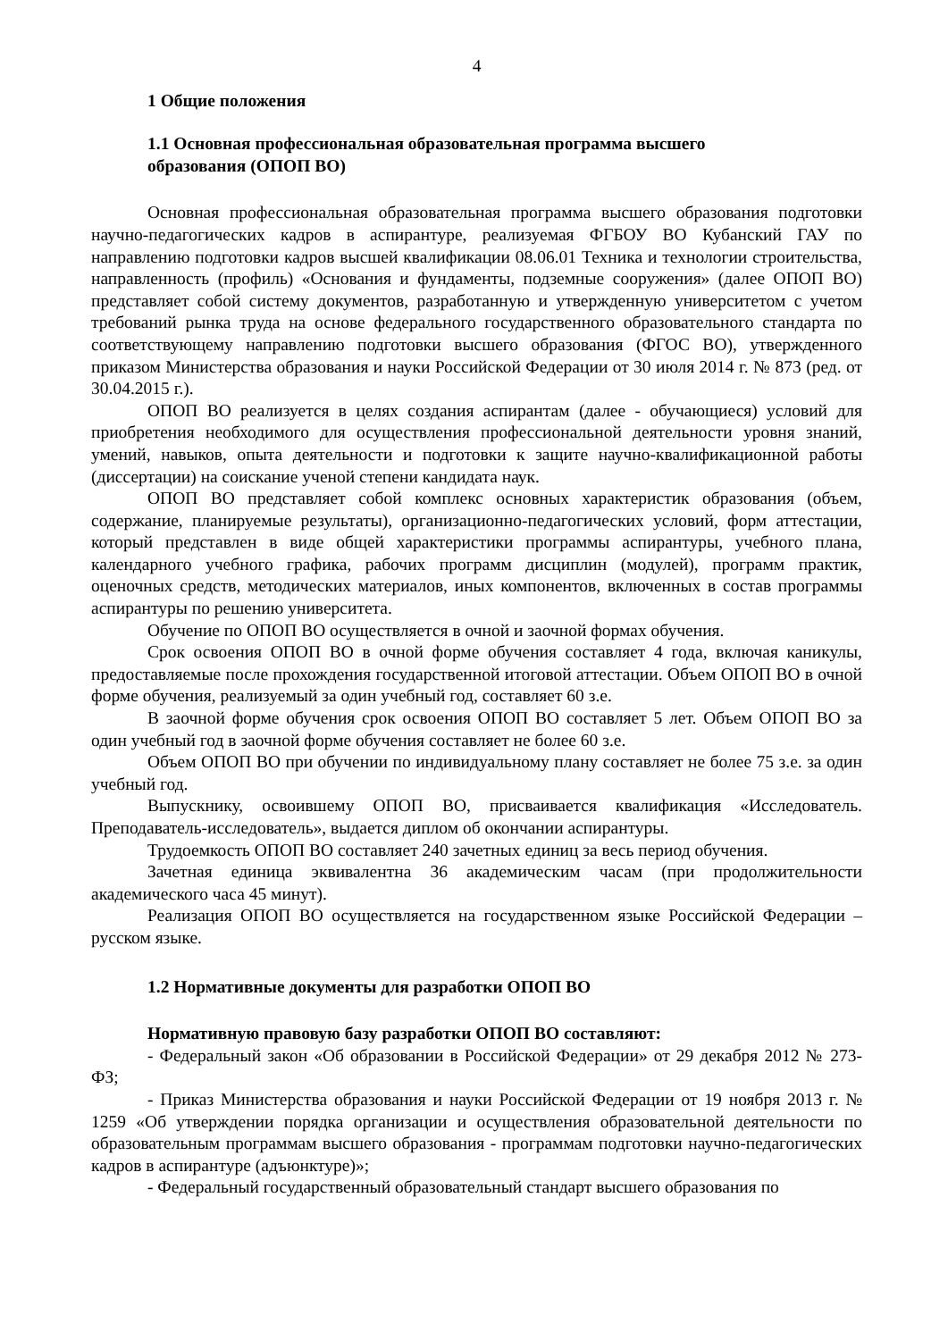4
1 Общие положения
1.1 Основная профессиональная образовательная программа высшего
образования (ОПОП ВО)
Основная профессиональная образовательная программа высшего образования подготовки научно-педагогических кадров в аспирантуре, реализуемая ФГБОУ ВО Кубанский ГАУ по направлению подготовки кадров высшей квалификации 08.06.01 Техника и технологии строительства, направленность (профиль) «Основания и фундаменты, подземные сооружения» (далее ОПОП ВО) представляет собой систему документов, разработанную и утвержденную университетом с учетом требований рынка труда на основе федерального государственного образовательного стандарта по соответствующему направлению подготовки высшего образования (ФГОС ВО), утвержденного приказом Министерства образования и науки Российской Федерации от 30 июля 2014 г. № 873 (ред. от 30.04.2015 г.).
ОПОП ВО реализуется в целях создания аспирантам (далее - обучающиеся) условий для приобретения необходимого для осуществления профессиональной деятельности уровня знаний, умений, навыков, опыта деятельности и подготовки к защите научно-квалификационной работы (диссертации) на соискание ученой степени кандидата наук.
ОПОП ВО представляет собой комплекс основных характеристик образования (объем, содержание, планируемые результаты), организационно-педагогических условий, форм аттестации, который представлен в виде общей характеристики программы аспирантуры, учебного плана, календарного учебного графика, рабочих программ дисциплин (модулей), программ практик, оценочных средств, методических материалов, иных компонентов, включенных в состав программы аспирантуры по решению университета.
Обучение по ОПОП ВО осуществляется в очной и заочной формах обучения.
Срок освоения ОПОП ВО в очной форме обучения составляет 4 года, включая каникулы, предоставляемые после прохождения государственной итоговой аттестации. Объем ОПОП ВО в очной форме обучения, реализуемый за один учебный год, составляет 60 з.е.
В заочной форме обучения срок освоения ОПОП ВО составляет 5 лет. Объем ОПОП ВО за один учебный год в заочной форме обучения составляет не более 60 з.е.
Объем ОПОП ВО при обучении по индивидуальному плану составляет не более 75 з.е. за один учебный год.
Выпускнику, освоившему ОПОП ВО, присваивается квалификация «Исследователь. Преподаватель-исследователь», выдается диплом об окончании аспирантуры.
Трудоемкость ОПОП ВО составляет 240 зачетных единиц за весь период обучения.
Зачетная единица эквивалентна 36 академическим часам (при продолжительности академического часа 45 минут).
Реализация ОПОП ВО осуществляется на государственном языке Российской Федерации – русском языке.
1.2 Нормативные документы для разработки ОПОП ВО
Нормативную правовую базу разработки ОПОП ВО составляют:
- Федеральный закон «Об образовании в Российской Федерации» от 29 декабря 2012 № 273-ФЗ;
- Приказ Министерства образования и науки Российской Федерации от 19 ноября 2013 г. № 1259 «Об утверждении порядка организации и осуществления образовательной деятельности по образовательным программам высшего образования - программам подготовки научно-педагогических кадров в аспирантуре (адъюнктуре)»;
- Федеральный государственный образовательный стандарт высшего образования по